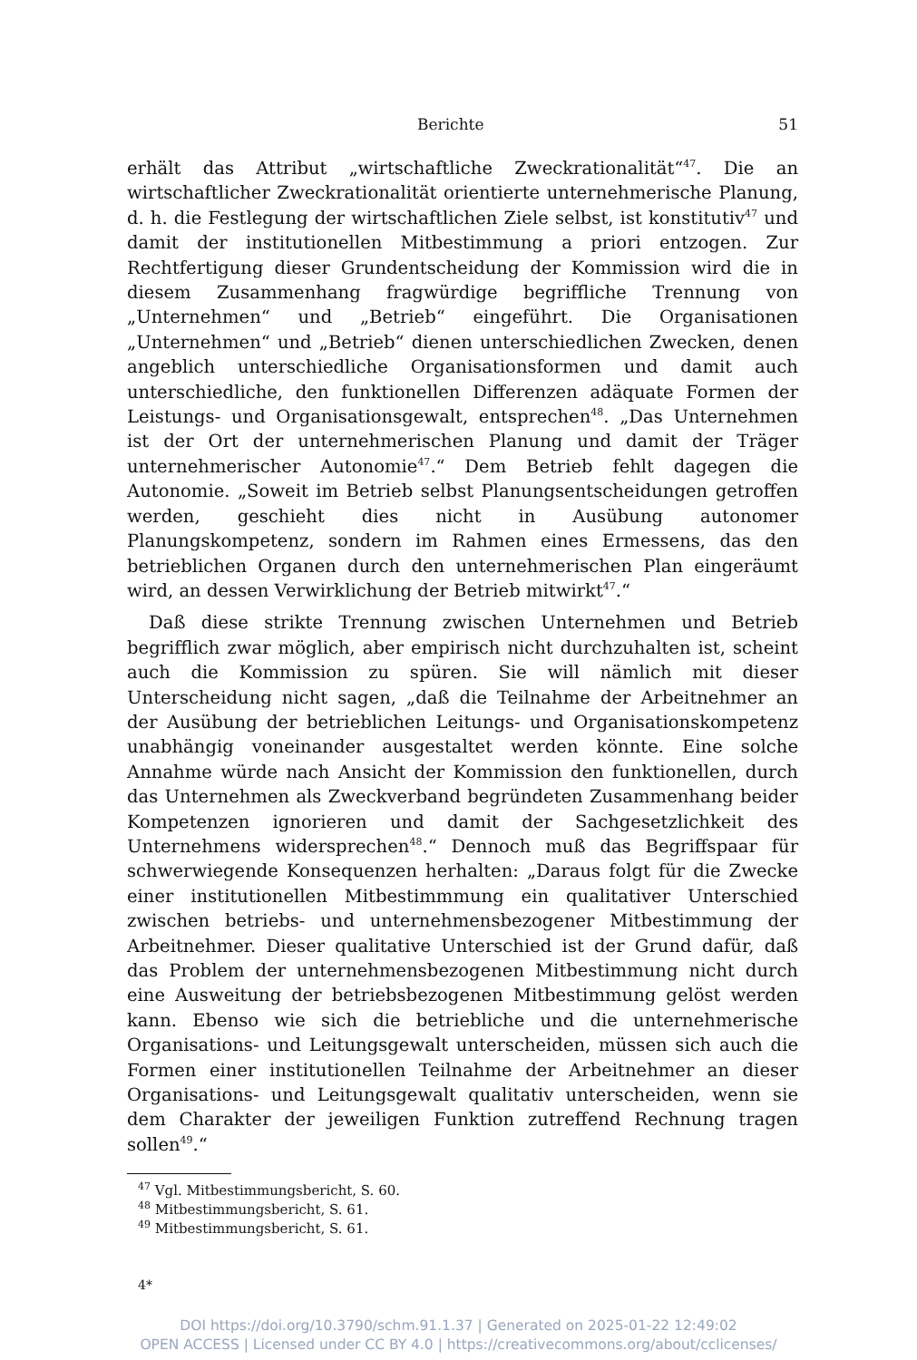Berichte 51
erhält das Attribut „wirtschaftliche Zweckrationalität“<sup>47</sup>. Die an wirtschaftlicher Zweckrationalität orientierte unternehmerische Planung, d. h. die Festlegung der wirtschaftlichen Ziele selbst, ist konstitutiv<sup>47</sup> und damit der institutionellen Mitbestimmung a priori entzogen. Zur Rechtfertigung dieser Grundentscheidung der Kommission wird die in diesem Zusammenhang fragwürdige begriffliche Trennung von „Unternehmen“ und „Betrieb“ eingeführt. Die Organisationen „Unternehmen“ und „Betrieb“ dienen unterschiedlichen Zwecken, denen angeblich unterschiedliche Organisationsformen und damit auch unterschiedliche, den funktionellen Differenzen adäquate Formen der Leistungs- und Organisationsgewalt, entsprechen<sup>48</sup>. „Das Unternehmen ist der Ort der unternehmerischen Planung und damit der Träger unternehmerischer Autonomie<sup>47</sup>.“ Dem Betrieb fehlt dagegen die Autonomie. „Soweit im Betrieb selbst Planungsentscheidungen getroffen werden, geschieht dies nicht in Ausübung autonomer Planungskompetenz, sondern im Rahmen eines Ermessens, das den betrieblichen Organen durch den unternehmerischen Plan eingeräumt wird, an dessen Verwirklichung der Betrieb mitwirkt<sup>47</sup>.“
Daß diese strikte Trennung zwischen Unternehmen und Betrieb begrifflich zwar möglich, aber empirisch nicht durchzuhalten ist, scheint auch die Kommission zu spüren. Sie will nämlich mit dieser Unterscheidung nicht sagen, „daß die Teilnahme der Arbeitnehmer an der Ausübung der betrieblichen Leitungs- und Organisationskompetenz unabhängig voneinander ausgestaltet werden könnte. Eine solche Annahme würde nach Ansicht der Kommission den funktionellen, durch das Unternehmen als Zweckverband begründeten Zusammenhang beider Kompetenzen ignorieren und damit der Sachgesetzlichkeit des Unternehmens widersprechen<sup>48</sup>.“ Dennoch muß das Begriffspaar für schwerwiegende Konsequenzen herhalten: „Daraus folgt für die Zwecke einer institutionellen Mitbestimmmung ein qualitativer Unterschied zwischen betriebs- und unternehmensbezogener Mitbestimmung der Arbeitnehmer. Dieser qualitative Unterschied ist der Grund dafür, daß das Problem der unternehmensbezogenen Mitbestimmung nicht durch eine Ausweitung der betriebsbezogenen Mitbestimmung gelöst werden kann. Ebenso wie sich die betriebliche und die unternehmerische Organisations- und Leitungsgewalt unterscheiden, müssen sich auch die Formen einer institutionellen Teilnahme der Arbeitnehmer an dieser Organisations- und Leitungsgewalt qualitativ unterscheiden, wenn sie dem Charakter der jeweiligen Funktion zutreffend Rechnung tragen sollen<sup>49</sup>.“
<sup>47</sup> Vgl. Mitbestimmungsbericht, S. 60.
<sup>48</sup> Mitbestimmungsbericht, S. 61.
<sup>49</sup> Mitbestimmungsbericht, S. 61.
4*
DOI https://doi.org/10.3790/schm.91.1.37 | Generated on 2025-01-22 12:49:02
OPEN ACCESS | Licensed under CC BY 4.0 | https://creativecommons.org/about/cclicenses/